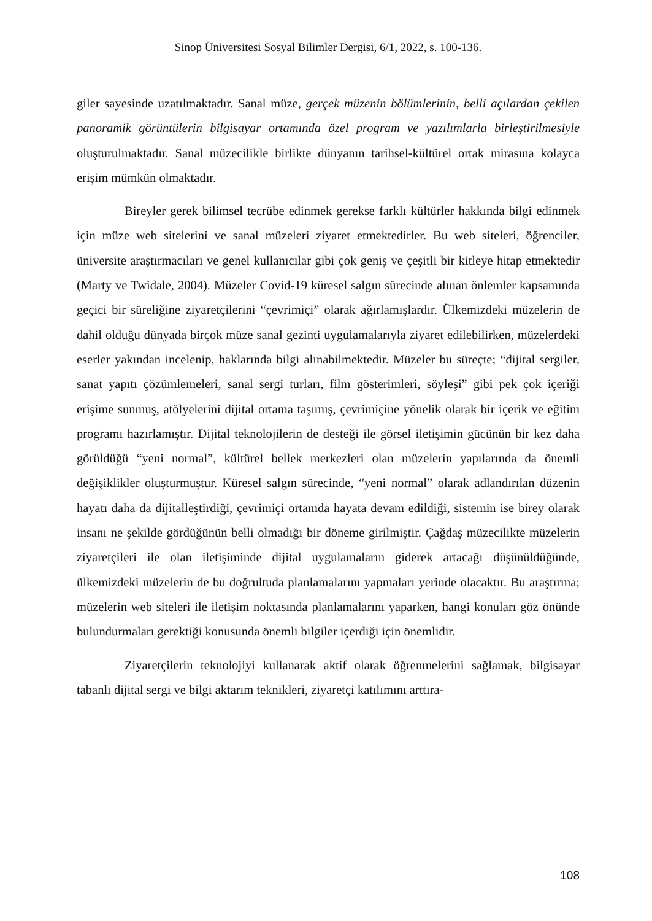Sinop Üniversitesi Sosyal Bilimler Dergisi, 6/1, 2022, s. 100-136.
giler sayesinde uzatılmaktadır. Sanal müze, gerçek müzenin bölümlerinin, belli açılardan çekilen panoramik görüntülerin bilgisayar ortamında özel program ve yazılımlarla birleştirilmesiyle oluşturulmaktadır. Sanal müzecilikle birlikte dünyanın tarihsel-kültürel ortak mirasına kolayca erişim mümkün olmaktadır.
Bireyler gerek bilimsel tecrübe edinmek gerekse farklı kültürler hakkında bilgi edinmek için müze web sitelerini ve sanal müzeleri ziyaret etmektedirler. Bu web siteleri, öğrenciler, üniversite araştırmacıları ve genel kullanıcılar gibi çok geniş ve çeşitli bir kitleye hitap etmektedir (Marty ve Twidale, 2004). Müzeler Covid-19 küresel salgın sürecinde alınan önlemler kapsamında geçici bir süreliğine ziyaretçilerini “çevrimiçi” olarak ağırlamışlardır. Ülkemizdeki müzelerin de dahil olduğu dünyada birçok müze sanal gezinti uygulamalarıyla ziyaret edilebilirken, müzelerdeki eserler yakından incelenip, haklarında bilgi alınabilmektedir. Müzeler bu süreçte; “dijital sergiler, sanat yapıtı çözümlemeleri, sanal sergi turları, film gösterimleri, söyleşi” gibi pek çok içeriği erişime sunmuş, atölyelerini dijital ortama taşımış, çevrimiçine yönelik olarak bir içerik ve eğitim programı hazırlamıştır. Dijital teknolojilerin de desteği ile görsel iletişimin gücünün bir kez daha görüldüğü “yeni normal”, kültürel bellek merkezleri olan müzelerin yapılarında da önemli değişiklikler oluşturmuştur. Küresel salgın sürecinde, “yeni normal” olarak adlandırılan düzenin hayatı daha da dijitalleştirdiği, çevrimiçi ortamda hayata devam edildiği, sistemin ise birey olarak insanı ne şekilde gördüğünün belli olmadığı bir döneme girilmiştir. Çağdaş müzecilikte müzelerin ziyaretçileri ile olan iletişiminde dijital uygulamaların giderek artacağı düşünüldüğünde, ülkemizdeki müzelerin de bu doğrultuda planlamalarını yapmaları yerinde olacaktır. Bu araştırma; müzelerin web siteleri ile iletişim noktasında planlamalarını yaparken, hangi konuları göz önünde bulundurmaları gerektiği konusunda önemli bilgiler içerdiği için önemlidir.
Ziyaretçilerin teknolojiyi kullanarak aktif olarak öğrenmelerini sağlamak, bilgisayar tabanlı dijital sergi ve bilgi aktarım teknikleri, ziyaretçi katılımını arttıra-
108